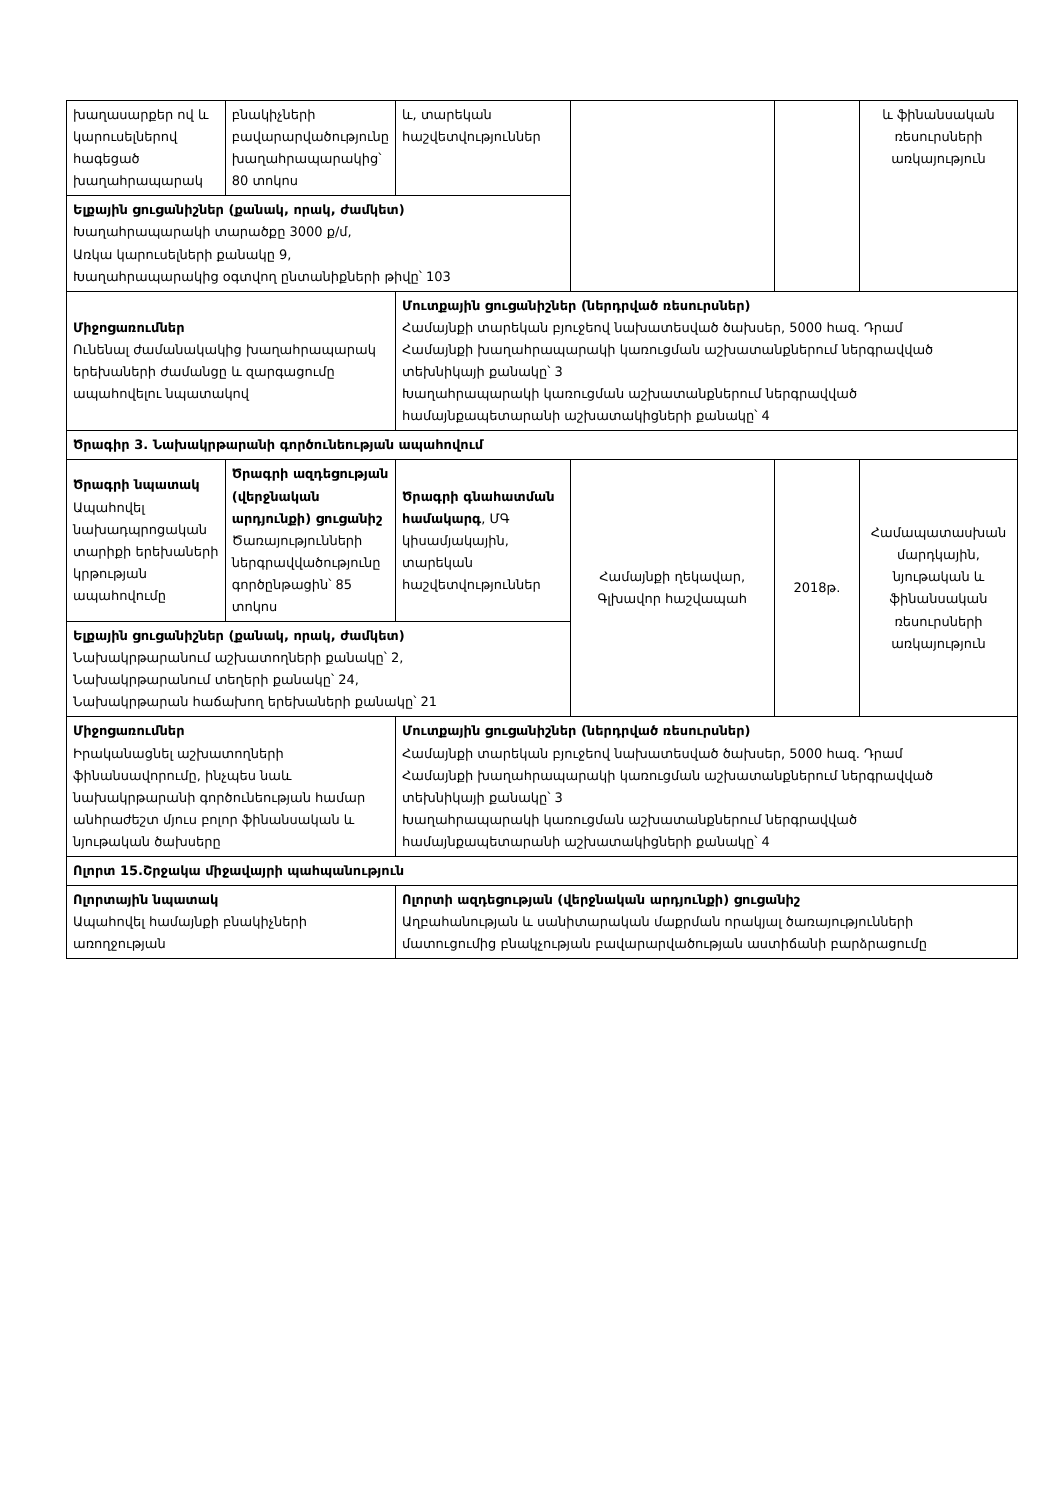| խաղասարքեր ով և կարուսելներով հագեցած խաղահրապարակ | բնակիչների բավարարվածությունը խաղահրապարակից՝ 80 տոկոս | և, տարեկան հաշվետվություններ | | | և ֆինանսական ռեսուրսների առկայություն |
| Ելքային ցուցանիշներ (քանակ, որակ, ժամկետ) Խաղահրապարակի տարածքը 3000 ք/մ, Առկա կարուսելների քանակը 9, Խաղահրապարակից օգտվող ընտանիքների թիվը՝ 103 | | | | | |
| Միջոցառումներ Ունենալ ժամանակակից խաղահրապարակ երեխաների ժամանցը և զարգացումը ապահովելու նպատակով | | Մուտքային ցուցանիշներ (ներդրված ռեսուրսներ) Համայնքի տարեկան բյուջեով նախատեսված ծախսեր, 5000 հազ. Դրամ Համայնքի խաղահրապարակի կառուցման աշխատանքներում ներգրավված տեխնիկայի քանակը՝ 3 Խաղահրապարակի կառուցման աշխատանքներում ներգրավված համայնքապետարանի աշխատակիցների քանակը՝ 4 | | | |
| Ծրագիր 3. Նախակրթարանի գործունեության ապահովում | | | | | |
| Ծրագրի նպատակ Ապահովել նախադպրոցական տարիքի երեխաների կրթության ապահովումը | Ծրագրի ազդեցության (վերջնական արդյունքի) ցուցանիշ Ծառայությունների ներգրավվածությունը գործընթացին՝ 85 տոկոս | Ծրագրի գնահատման համակարգ , ՄԳ կիսամյակային, տարեկան հաշվետվություններ | Համայնքի ղեկավար, Գլխավոր հաշվապահ | 2018թ. | Համապատասխան մարդկային, նյութական և ֆինանսական ռեսուրսների առկայություն |
| Ելքային ցուցանիշներ (քանակ, որակ, ժամկետ) Նախակրթարանում աշխատողների քանակը՝ 2, Նախակրթարանում տեղերի քանակը՝ 24, Նախակրթարան հաճախող երեխաների քանակը՝ 21 | | | | | |
| Միջոցառումներ Իրականացնել աշխատողների ֆինանսավորումը, ինչպես նաև նախակրթարանի գործունեության համար անհրաժեշտ մյուս բոլոր ֆինանսական և նյութական ծախսերը | | Մուտքային ցուցանիշներ (ներդրված ռեսուրսներ) Համայնքի տարեկան բյուջեով նախատեսված ծախսեր, 5000 հազ. Դրամ Համայնքի խաղահրապարակի կառուցման աշխատանքներում ներգրավված տեխնիկայի քանակը՝ 3 Խաղահրապարակի կառուցման աշխատանքներում ներգրավված համայնքապետարանի աշխատակիցների քանակը՝ 4 | | | |
| Ոլորտ 15.Շրջակա միջավայրի պահպանություն | | | | | |
| Ոլորտային նպատակ Ապահովել համայնքի բնակիչների առողջության | | Ոլորտի ազդեցության (վերջնական արդյունքի) ցուցանիշ Աղբահանության և սանիտարական մաքրման որակյալ ծառայությունների մատուցումից բնակչության բավարարվածության աստիճանի բարձրացումը | | | |